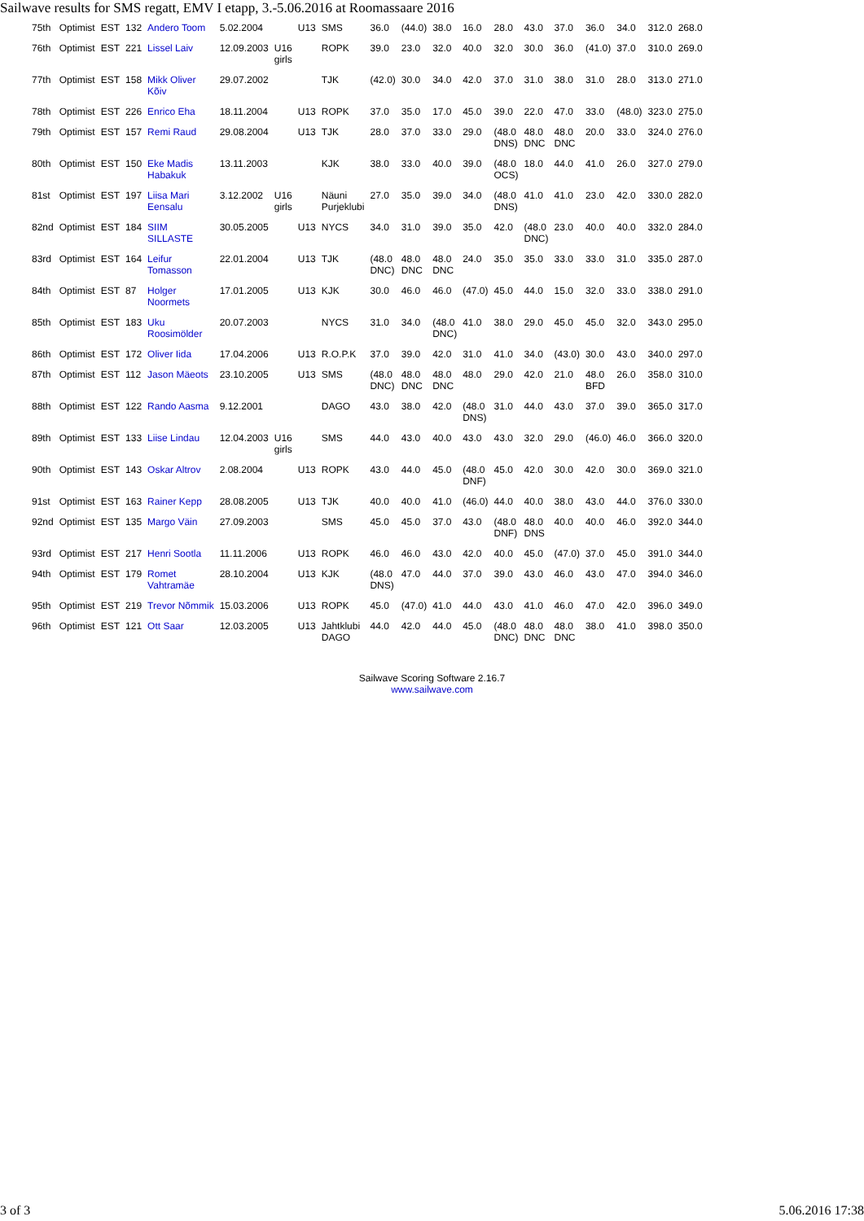Sailwave results for SMS regatt, EMV I etapp, 3.-5.06.2016 at Roomassaare 2016
| 75th | Optimist | EST | 132 | Andero Toom | 5.02.2004 | | U13 | SMS | 36.0 | (44.0) | 38.0 | 16.0 | 28.0 | 43.0 | 37.0 | 36.0 | 34.0 | 312.0 | 268.0 |
| 76th | Optimist | EST | 221 | Lissel Laiv | 12.09.2003 | U16 girls | | ROPK | 39.0 | 23.0 | 32.0 | 40.0 | 32.0 | 30.0 | 36.0 | (41.0) | 37.0 | 310.0 | 269.0 |
| 77th | Optimist | EST | 158 | Mikk Oliver Kõiv | 29.07.2002 | | | TJK | (42.0) | 30.0 | 34.0 | 42.0 | 37.0 | 31.0 | 38.0 | 31.0 | 28.0 | 313.0 | 271.0 |
| 78th | Optimist | EST | 226 | Enrico Eha | 18.11.2004 | | U13 | ROPK | 37.0 | 35.0 | 17.0 | 45.0 | 39.0 | 22.0 | 47.0 | 33.0 | (48.0) | 323.0 | 275.0 |
| 79th | Optimist | EST | 157 | Remi Raud | 29.08.2004 | | U13 | TJK | 28.0 | 37.0 | 33.0 | 29.0 | (48.0 DNS) | 48.0 DNC | 48.0 DNC | 20.0 | 33.0 | 324.0 | 276.0 |
| 80th | Optimist | EST | 150 | Eke Madis Habakuk | 13.11.2003 | | | KJK | 38.0 | 33.0 | 40.0 | 39.0 | (48.0 OCS) | 18.0 | 44.0 | 41.0 | 26.0 | 327.0 | 279.0 |
| 81st | Optimist | EST | 197 | Liisa Mari Eensalu | 3.12.2002 | U16 girls | | Näuni Purjeklubi | 27.0 | 35.0 | 39.0 | 34.0 | (48.0 DNS) | 41.0 | 41.0 | 23.0 | 42.0 | 330.0 | 282.0 |
| 82nd | Optimist | EST | 184 | SIIM SILLASTE | 30.05.2005 | | U13 | NYCS | 34.0 | 31.0 | 39.0 | 35.0 | 42.0 | (48.0 DNC) | 23.0 | 40.0 | 40.0 | 332.0 | 284.0 |
| 83rd | Optimist | EST | 164 | Leifur Tomasson | 22.01.2004 | | U13 | TJK | (48.0 DNC) | 48.0 DNC | 48.0 DNC | 24.0 | 35.0 | 35.0 | 33.0 | 33.0 | 31.0 | 335.0 | 287.0 |
| 84th | Optimist | EST | 87 | Holger Noormets | 17.01.2005 | | U13 | KJK | 30.0 | 46.0 | 46.0 | (47.0) | 45.0 | 44.0 | 15.0 | 32.0 | 33.0 | 338.0 | 291.0 |
| 85th | Optimist | EST | 183 | Uku Roosimölder | 20.07.2003 | | | NYCS | 31.0 | 34.0 | (48.0 DNC) | 41.0 | 38.0 | 29.0 | 45.0 | 45.0 | 32.0 | 343.0 | 295.0 |
| 86th | Optimist | EST | 172 | Oliver Iida | 17.04.2006 | | U13 | R.O.P.K | 37.0 | 39.0 | 42.0 | 31.0 | 41.0 | 34.0 | (43.0) | 30.0 | 43.0 | 340.0 | 297.0 |
| 87th | Optimist | EST | 112 | Jason Mäeots | 23.10.2005 | | U13 | SMS | (48.0 DNC) | 48.0 DNC | 48.0 DNC | 48.0 | 29.0 | 42.0 | 21.0 | 48.0 BFD | 26.0 | 358.0 | 310.0 |
| 88th | Optimist | EST | 122 | Rando Aasma | 9.12.2001 | | | DAGO | 43.0 | 38.0 | 42.0 | (48.0 DNS) | 31.0 | 44.0 | 43.0 | 37.0 | 39.0 | 365.0 | 317.0 |
| 89th | Optimist | EST | 133 | Liise Lindau | 12.04.2003 | U16 girls | | SMS | 44.0 | 43.0 | 40.0 | 43.0 | 43.0 | 32.0 | 29.0 | (46.0) | 46.0 | 366.0 | 320.0 |
| 90th | Optimist | EST | 143 | Oskar Altrov | 2.08.2004 | | U13 | ROPK | 43.0 | 44.0 | 45.0 | (48.0 DNF) | 45.0 | 42.0 | 30.0 | 42.0 | 30.0 | 369.0 | 321.0 |
| 91st | Optimist | EST | 163 | Rainer Kepp | 28.08.2005 | | U13 | TJK | 40.0 | 40.0 | 41.0 | (46.0) | 44.0 | 40.0 | 38.0 | 43.0 | 44.0 | 376.0 | 330.0 |
| 92nd | Optimist | EST | 135 | Margo Väin | 27.09.2003 | | | SMS | 45.0 | 45.0 | 37.0 | 43.0 | (48.0 DNF) | 48.0 DNS | 40.0 | 40.0 | 46.0 | 392.0 | 344.0 |
| 93rd | Optimist | EST | 217 | Henri Sootla | 11.11.2006 | | U13 | ROPK | 46.0 | 46.0 | 43.0 | 42.0 | 40.0 | 45.0 | (47.0) | 37.0 | 45.0 | 391.0 | 344.0 |
| 94th | Optimist | EST | 179 | Romet Vahtramäe | 28.10.2004 | | U13 | KJK | (48.0 DNS) | 47.0 | 44.0 | 37.0 | 39.0 | 43.0 | 46.0 | 43.0 | 47.0 | 394.0 | 346.0 |
| 95th | Optimist | EST | 219 | Trevor Nõmmik | 15.03.2006 | | U13 | ROPK | 45.0 | (47.0) | 41.0 | 44.0 | 43.0 | 41.0 | 46.0 | 47.0 | 42.0 | 396.0 | 349.0 |
| 96th | Optimist | EST | 121 | Ott Saar | 12.03.2005 | | U13 | Jahtklubi DAGO | 44.0 | 42.0 | 44.0 | 45.0 | (48.0 DNC) | 48.0 DNC | 48.0 DNC | 38.0 | 41.0 | 398.0 | 350.0 |
Sailwave Scoring Software 2.16.7
www.sailwave.com
3 of 3 5.06.2016 17:38